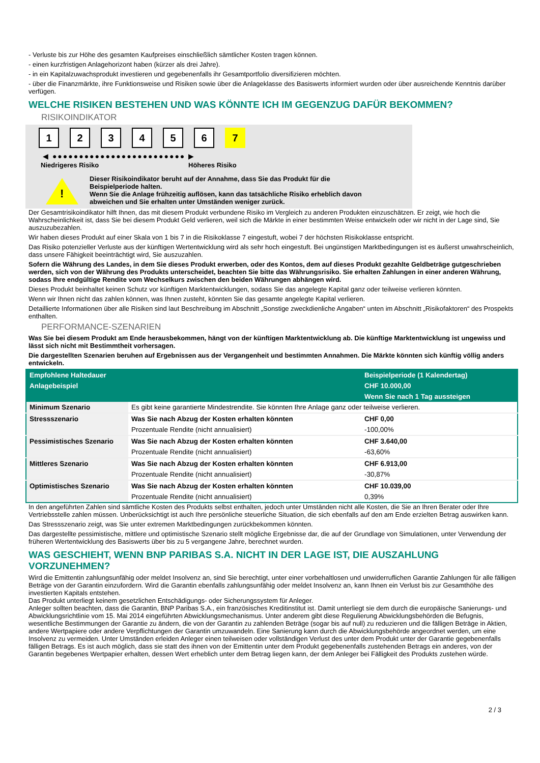- Verluste bis zur Höhe des gesamten Kaufpreises einschließlich sämtlicher Kosten tragen können.
- einen kurzfristigen Anlagehorizont haben (kürzer als drei Jahre).
- in ein Kapitalzuwachsprodukt investieren und gegebenenfalls ihr Gesamtportfolio diversifizieren möchten.
- über die Finanzmärkte, ihre Funktionsweise und Risiken sowie über die Anlageklasse des Basiswerts informiert wurden oder über ausreichende Kenntnis darüber verfügen.
WELCHE RISIKEN BESTEHEN UND WAS KÖNNTE ICH IM GEGENZUG DAFÜR BEKOMMEN?
RISIKOINDIKATOR
123456 7
◀ ●●●●●●●●●●●●●●●●●●●●●●●●● ▶
Niedrigeres Risiko Höheres Risiko
!
Dieser Risikoindikator beruht auf der Annahme, dass Sie das Produkt für die
Beispielperiode halten.
Wenn Sie die Anlage frühzeitig auflösen, kann das tatsächliche Risiko erheblich davon
abweichen und Sie erhalten unter Umständen weniger zurück.
Der Gesamtrisikoindikator hilft Ihnen, das mit diesem Produkt verbundene Risiko im Vergleich zu anderen Produkten einzuschätzen. Er zeigt, wie hoch die Wahrscheinlichkeit ist, dass Sie bei diesem Produkt Geld verlieren, weil sich die Märkte in einer bestimmten Weise entwickeln oder wir nicht in der Lage sind, Sie auszuzubezahlen.
Wir haben dieses Produkt auf einer Skala von 1 bis 7 in die Risikoklasse 7 eingestuft, wobei 7 der höchsten Risikoklasse entspricht.
Das Risiko potenzieller Verluste aus der künftigen Wertentwicklung wird als sehr hoch eingestuft. Bei ungünstigen Marktbedingungen ist es äußerst unwahrscheinlich, dass unsere Fähigkeit beeinträchtigt wird, Sie auszuzahlen.
Sofern die Währung des Landes, in dem Sie dieses Produkt erwerben, oder des Kontos, dem auf dieses Produkt gezahlte Geldbeträge gutgeschrieben werden, sich von der Währung des Produkts unterscheidet, beachten Sie bitte das Währungsrisiko. Sie erhalten Zahlungen in einer anderen Währung, sodass Ihre endgültige Rendite vom Wechselkurs zwischen den beiden Währungen abhängen wird.
Dieses Produkt beinhaltet keinen Schutz vor künftigen Marktentwicklungen, sodass Sie das angelegte Kapital ganz oder teilweise verlieren könnten.
Wenn wir Ihnen nicht das zahlen können, was Ihnen zusteht, könnten Sie das gesamte angelegte Kapital verlieren.
Detaillierte Informationen über alle Risiken sind laut Beschreibung im Abschnitt „Sonstige zweckdienliche Angaben“ unten im Abschnitt „Risikofaktoren“ des Prospekts enthalten.
PERFORMANCE-SZENARIEN
Was Sie bei diesem Produkt am Ende herausbekommen, hängt von der künftigen Marktentwicklung ab. Die künftige Marktentwicklung ist ungewiss und lässt sich nicht mit Bestimmtheit vorhersagen.
Die dargestellten Szenarien beruhen auf Ergebnissen aus der Vergangenheit und bestimmten Annahmen. Die Märkte könnten sich künftig völlig anders entwickeln.
| Empfohlene Haltedauer | | Beispielperiode (1 Kalendertag) |
| --- | --- | --- |
| Anlagebeispiel | | CHF 10.000,00 |
| | | Wenn Sie nach 1 Tag aussteigen |
| Minimum Szenario | Es gibt keine garantierte Mindestrendite. Sie könnten Ihre Anlage ganz oder teilweise verlieren. | |
| Stressszenario | Was Sie nach Abzug der Kosten erhalten könnten | CHF 0,00 |
| | Prozentuale Rendite (nicht annualisiert) | -100,00% |
| Pessimistisches Szenario | Was Sie nach Abzug der Kosten erhalten könnten | CHF 3.640,00 |
| | Prozentuale Rendite (nicht annualisiert) | -63,60% |
| Mittleres Szenario | Was Sie nach Abzug der Kosten erhalten könnten | CHF 6.913,00 |
| | Prozentuale Rendite (nicht annualisiert) | -30,87% |
| Optimistisches Szenario | Was Sie nach Abzug der Kosten erhalten könnten | CHF 10.039,00 |
| | Prozentuale Rendite (nicht annualisiert) | 0,39% |
In den angeführten Zahlen sind sämtliche Kosten des Produkts selbst enthalten, jedoch unter Umständen nicht alle Kosten, die Sie an Ihren Berater oder Ihre Vertriebsstelle zahlen müssen. Unberücksichtigt ist auch Ihre persönliche steuerliche Situation, die sich ebenfalls auf den am Ende erzielten Betrag auswirken kann.
Das Stressszenario zeigt, was Sie unter extremen Marktbedingungen zurückbekommen könnten.
Das dargestellte pessimistische, mittlere und optimistische Szenario stellt mögliche Ergebnisse dar, die auf der Grundlage von Simulationen, unter Verwendung der früheren Wertentwicklung des Basiswerts über bis zu 5 vergangene Jahre, berechnet wurden.
WAS GESCHIEHT, WENN BNP PARIBAS S.A. NICHT IN DER LAGE IST, DIE AUSZAHLUNG VORZUNEHMEN?
Wird die Emittentin zahlungsunfähig oder meldet Insolvenz an, sind Sie berechtigt, unter einer vorbehaltlosen und unwiderruflichen Garantie Zahlungen für alle fälligen Beträge von der Garantin einzufordern. Wird die Garantin ebenfalls zahlungsunfähig oder meldet Insolvenz an, kann Ihnen ein Verlust bis zur Gesamthöhe des investierten Kapitals entstehen.
Das Produkt unterliegt keinem gesetzlichen Entschädigungs- oder Sicherungssystem für Anleger.
Anleger sollten beachten, dass die Garantin, BNP Paribas S.A., ein französisches Kreditinstitut ist. Damit unterliegt sie dem durch die europäische Sanierungs- und Abwicklungsrichtlinie vom 15. Mai 2014 eingeführten Abwicklungsmechanismus. Unter anderem gibt diese Regulierung Abwicklungsbehörden die Befugnis, wesentliche Bestimmungen der Garantie zu ändern, die von der Garantin zu zahlenden Beträge (sogar bis auf null) zu reduzieren und die fälligen Beträge in Aktien, andere Wertpapiere oder andere Verpflichtungen der Garantin umzuwandeln. Eine Sanierung kann durch die Abwicklungsbehörde angeordnet werden, um eine Insolvenz zu vermeiden. Unter Umständen erleiden Anleger einen teilweisen oder vollständigen Verlust des unter dem Produkt unter der Garantie gegebenenfalls fälligen Betrags. Es ist auch möglich, dass sie statt des ihnen von der Emittentin unter dem Produkt gegebenenfalls zustehenden Betrags ein anderes, von der Garantin begebenes Wertpapier erhalten, dessen Wert erheblich unter dem Betrag liegen kann, der dem Anleger bei Fälligkeit des Produkts zustehen würde.
2 / 3